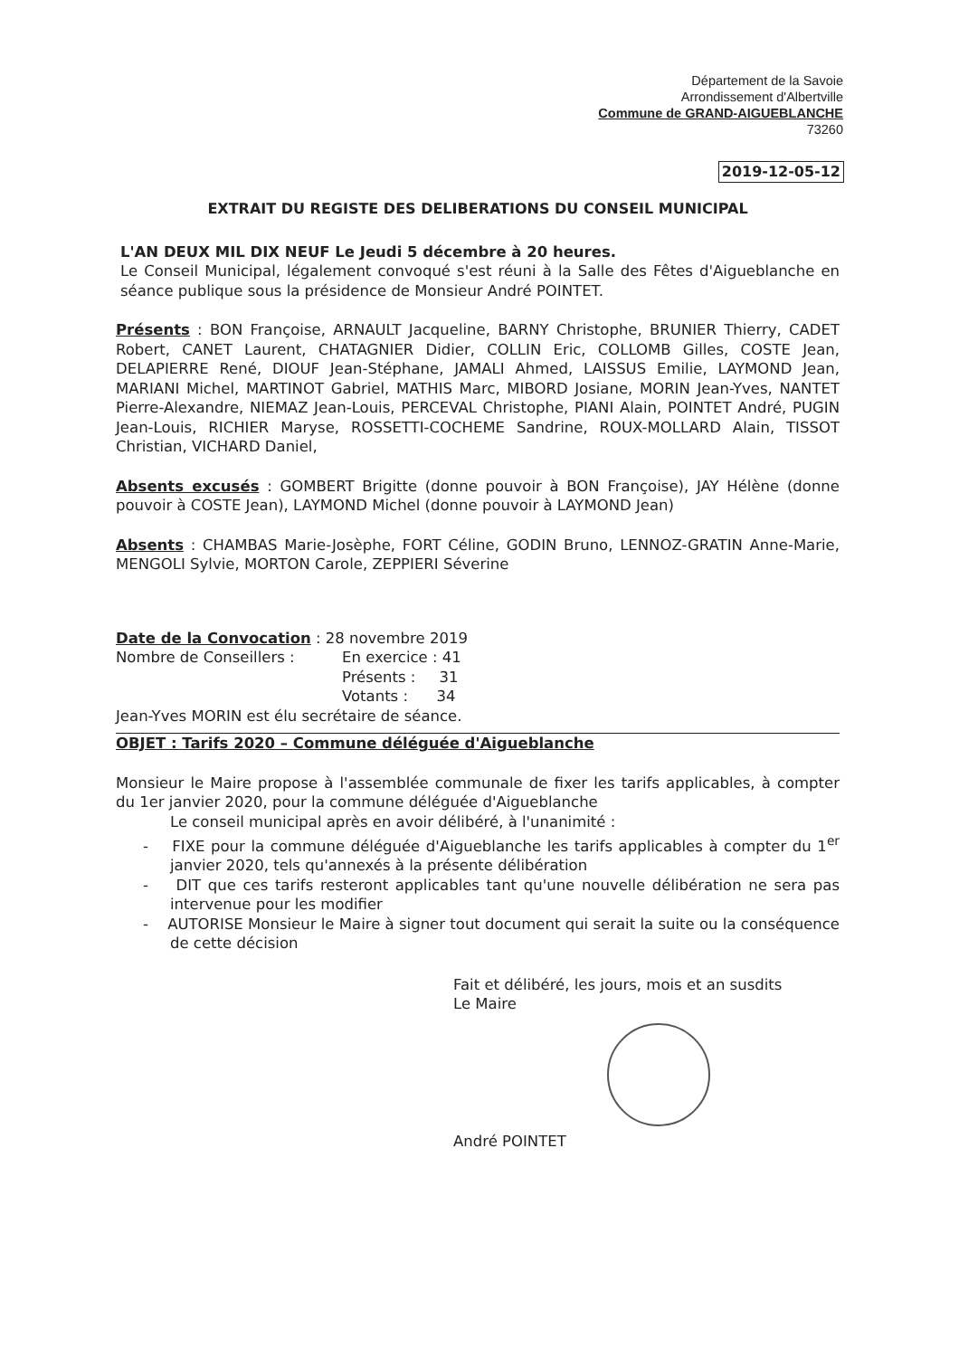Département de la Savoie
Arrondissement d'Albertville
Commune de GRAND-AIGUEBLANCHE
73260
2019-12-05-12
EXTRAIT DU REGISTE DES DELIBERATIONS DU CONSEIL MUNICIPAL
L'AN DEUX MIL DIX NEUF Le Jeudi 5 décembre à 20 heures.
Le Conseil Municipal, légalement convoqué s'est réuni à la Salle des Fêtes d'Aigueblanche en séance publique sous la présidence de Monsieur André POINTET.
Présents : BON Françoise, ARNAULT Jacqueline, BARNY Christophe, BRUNIER Thierry, CADET Robert, CANET Laurent, CHATAGNIER Didier, COLLIN Eric, COLLOMB Gilles, COSTE Jean, DELAPIERRE René, DIOUF Jean-Stéphane, JAMALI Ahmed, LAISSUS Emilie, LAYMOND Jean, MARIANI Michel, MARTINOT Gabriel, MATHIS Marc, MIBORD Josiane, MORIN Jean-Yves, NANTET Pierre-Alexandre, NIEMAZ Jean-Louis, PERCEVAL Christophe, PIANI Alain, POINTET André, PUGIN Jean-Louis, RICHIER Maryse, ROSSETTI-COCHEME Sandrine, ROUX-MOLLARD Alain, TISSOT Christian, VICHARD Daniel,
Absents excusés : GOMBERT Brigitte (donne pouvoir à BON Françoise), JAY Hélène (donne pouvoir à COSTE Jean), LAYMOND Michel (donne pouvoir à LAYMOND Jean)
Absents : CHAMBAS Marie-Josèphe, FORT Céline, GODIN Bruno, LENNOZ-GRATIN Anne-Marie, MENGOLI Sylvie, MORTON Carole, ZEPPIERI Séverine
Date de la Convocation : 28 novembre 2019
Nombre de Conseillers : En exercice : 41
Présents : 31
Votants : 34
Jean-Yves MORIN est élu secrétaire de séance.
OBJET : Tarifs 2020 – Commune déléguée d'Aigueblanche
Monsieur le Maire propose à l'assemblée communale de fixer les tarifs applicables, à compter du 1er janvier 2020, pour la commune déléguée d'Aigueblanche
Le conseil municipal après en avoir délibéré, à l'unanimité :
- FIXE pour la commune déléguée d'Aigueblanche les tarifs applicables à compter du 1<sup>er</sup> janvier 2020, tels qu'annexés à la présente délibération
- DIT que ces tarifs resteront applicables tant qu'une nouvelle délibération ne sera pas intervenue pour les modifier
- AUTORISE Monsieur le Maire à signer tout document qui serait la suite ou la conséquence de cette décision
Fait et délibéré, les jours, mois et an susdits
Le Maire
André POINTET